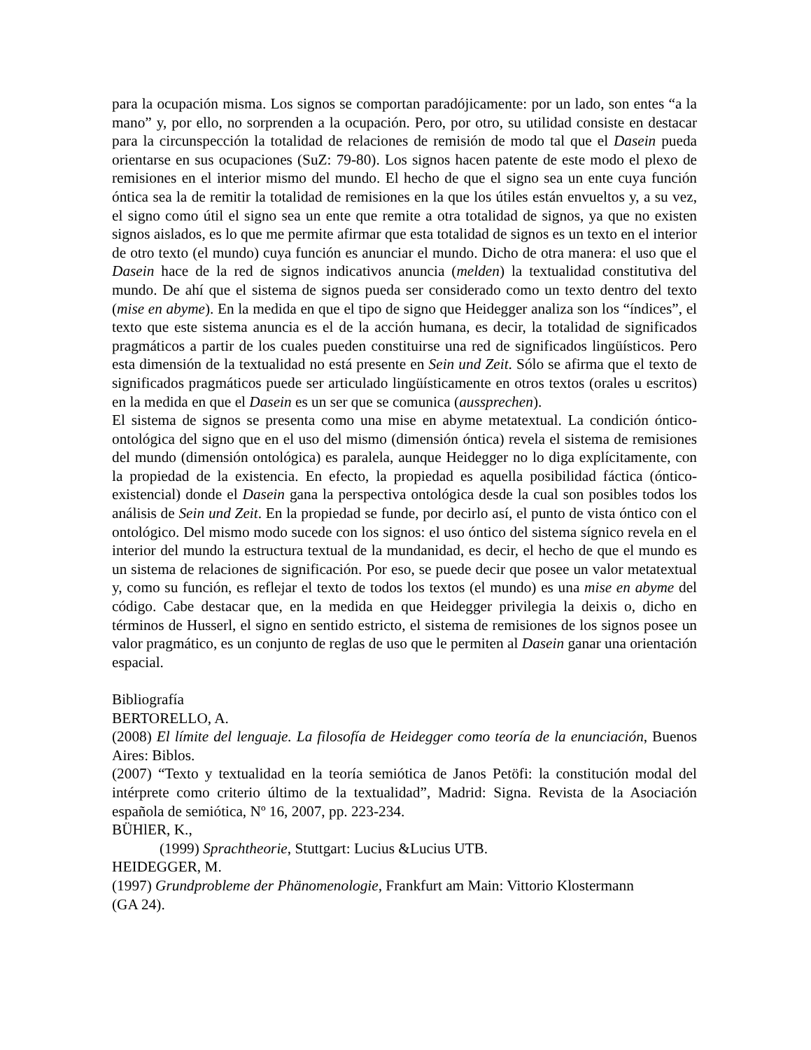para la ocupación misma. Los signos se comportan paradójicamente: por un lado, son entes “a la mano” y, por ello, no sorprenden a la ocupación. Pero, por otro, su utilidad consiste en destacar para la circunspección la totalidad de relaciones de remisión de modo tal que el Dasein pueda orientarse en sus ocupaciones (SuZ: 79-80). Los signos hacen patente de este modo el plexo de remisiones en el interior mismo del mundo. El hecho de que el signo sea un ente cuya función óntica sea la de remitir la totalidad de remisiones en la que los útiles están envueltos y, a su vez, el signo como útil el signo sea un ente que remite a otra totalidad de signos, ya que no existen signos aislados, es lo que me permite afirmar que esta totalidad de signos es un texto en el interior de otro texto (el mundo) cuya función es anunciar el mundo. Dicho de otra manera: el uso que el Dasein hace de la red de signos indicativos anuncia (melden) la textualidad constitutiva del mundo. De ahí que el sistema de signos pueda ser considerado como un texto dentro del texto (mise en abyme). En la medida en que el tipo de signo que Heidegger analiza son los “índices”, el texto que este sistema anuncia es el de la acción humana, es decir, la totalidad de significados pragmáticos a partir de los cuales pueden constituirse una red de significados lingüísticos. Pero esta dimensión de la textualidad no está presente en Sein und Zeit. Sólo se afirma que el texto de significados pragmáticos puede ser articulado lingüísticamente en otros textos (orales u escritos) en la medida en que el Dasein es un ser que se comunica (aussprechen).
El sistema de signos se presenta como una mise en abyme metatextual. La condición óntico-ontológica del signo que en el uso del mismo (dimensión óntica) revela el sistema de remisiones del mundo (dimensión ontológica) es paralela, aunque Heidegger no lo diga explícitamente, con la propiedad de la existencia. En efecto, la propiedad es aquella posibilidad fáctica (óntico-existencial) donde el Dasein gana la perspectiva ontológica desde la cual son posibles todos los análisis de Sein und Zeit. En la propiedad se funde, por decirlo así, el punto de vista óntico con el ontológico. Del mismo modo sucede con los signos: el uso óntico del sistema sígnico revela en el interior del mundo la estructura textual de la mundanidad, es decir, el hecho de que el mundo es un sistema de relaciones de significación. Por eso, se puede decir que posee un valor metatextual y, como su función, es reflejar el texto de todos los textos (el mundo) es una mise en abyme del código. Cabe destacar que, en la medida en que Heidegger privilegia la deixis o, dicho en términos de Husserl, el signo en sentido estricto, el sistema de remisiones de los signos posee un valor pragmático, es un conjunto de reglas de uso que le permiten al Dasein ganar una orientación espacial.
Bibliografía
BERTORELLO, A.
(2008) El límite del lenguaje. La filosofía de Heidegger como teoría de la enunciación, Buenos Aires: Biblos.
(2007) “Texto y textualidad en la teoría semiótica de Janos Petöfi: la constitución modal del intérprete como criterio último de la textualidad”, Madrid: Signa. Revista de la Asociación española de semiótica, Nº 16, 2007, pp. 223-234.
BÜHlER, K.,
(1999) Sprachtheorie, Stuttgart: Lucius &Lucius UTB.
HEIDEGGER, M.
(1997) Grundprobleme der Phänomenologie, Frankfurt am Main: Vittorio Klostermann
(GA 24).